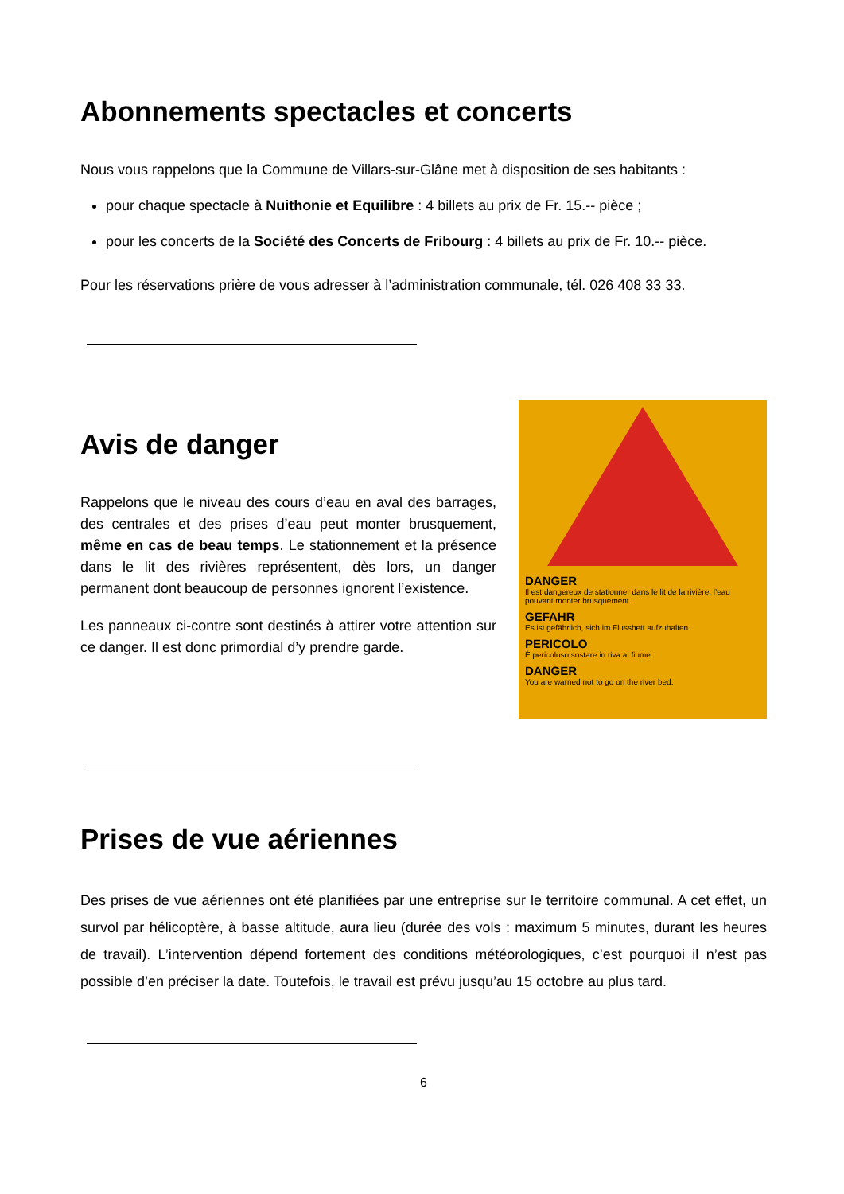Abonnements spectacles et concerts
Nous vous rappelons que la Commune de Villars-sur-Glâne met à disposition de ses habitants :
pour chaque spectacle à Nuithonie et Equilibre : 4 billets au prix de Fr. 15.-- pièce ;
pour les concerts de la Société des Concerts de Fribourg : 4 billets au prix de Fr. 10.-- pièce.
Pour les réservations prière de vous adresser à l’administration communale, tél. 026 408 33 33.
Avis de danger
Rappelons que le niveau des cours d’eau en aval des barrages, des centrales et des prises d’eau peut monter brusquement, même en cas de beau temps. Le stationnement et la présence dans le lit des rivières représentent, dès lors, un danger permanent dont beaucoup de personnes ignorent l’existence.
Les panneaux ci-contre sont destinés à attirer votre attention sur ce danger. Il est donc primordial d’y prendre garde.
DANGER
Il est dangereux de stationner dans le lit de la rivière, l’eau pouvant monter brusquement.
GEFAHR
Es ist gefährlich, sich im Flussbett aufzuhalten.
PERICOLO
È pericoloso sostare in riva al fiume.
DANGER
You are warned not to go on the river bed.
Prises de vue aériennes
Des prises de vue aériennes ont été planifiées par une entreprise sur le territoire communal. A cet effet, un survol par hélicoptère, à basse altitude, aura lieu (durée des vols : maximum 5 minutes, durant les heures de travail). L’intervention dépend fortement des conditions météorologiques, c’est pourquoi il n’est pas possible d’en préciser la date. Toutefois, le travail est prévu jusqu’au 15 octobre au plus tard.
6